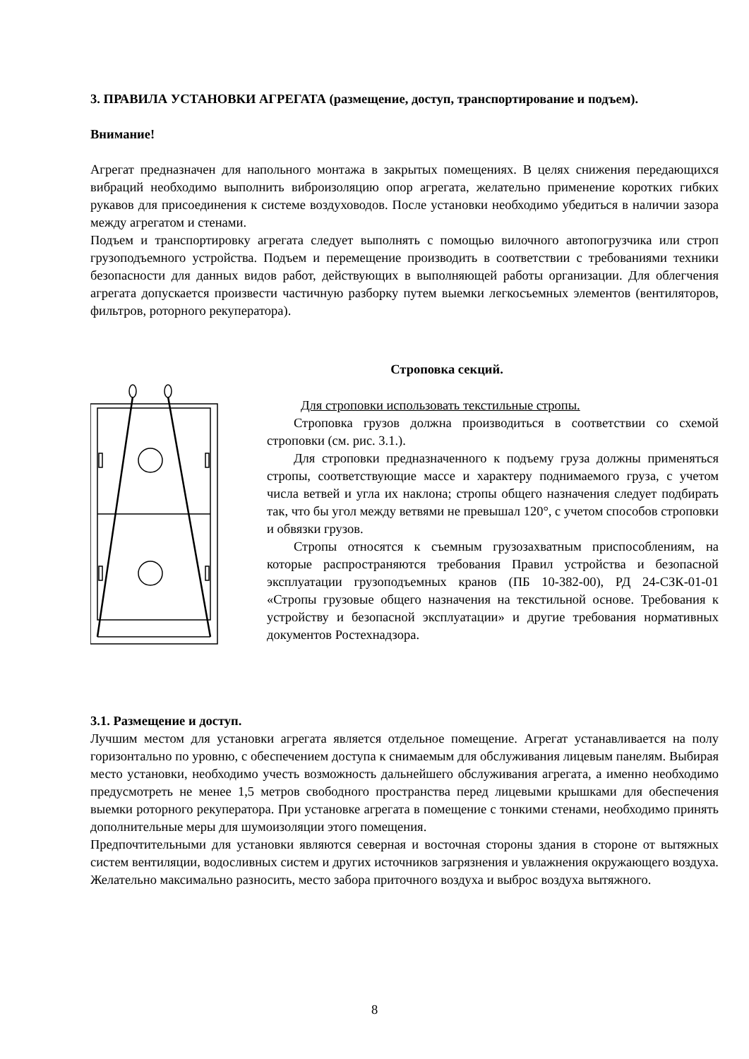3. ПРАВИЛА УСТАНОВКИ АГРЕГАТА (размещение, доступ, транспортирование и подъем).
Внимание!
Агрегат предназначен для напольного монтажа в закрытых помещениях. В целях снижения передающихся вибраций необходимо выполнить виброизоляцию опор агрегата, желательно применение коротких гибких рукавов для присоединения к системе воздуховодов. После установки необходимо убедиться в наличии зазора между агрегатом и стенами.
Подъем и транспортировку агрегата следует выполнять с помощью вилочного автопогрузчика или строп грузоподъемного устройства. Подъем и перемещение производить в соответствии с требованиями техники безопасности для данных видов работ, действующих в выполняющей работы организации. Для облегчения агрегата допускается произвести частичную разборку путем выемки легкосъемных элементов (вентиляторов, фильтров, роторного рекуператора).
Строповка секций.
Для строповки использовать текстильные стропы.
Строповка грузов должна производиться в соответствии со схемой строповки (см. рис. 3.1.).
Для строповки предназначенного к подъему груза должны применяться стропы, соответствующие массе и характеру поднимаемого груза, с учетом числа ветвей и угла их наклона; стропы общего назначения следует подбирать так, что бы угол между ветвями не превышал 120°, с учетом способов строповки и обвязки грузов.
Стропы относятся к съемным грузозахватным приспособлениям, на которые распространяются требования Правил устройства и безопасной эксплуатации грузоподъемных кранов (ПБ 10-382-00), РД 24-СЗК-01-01 «Стропы грузовые общего назначения на текстильной основе. Требования к устройству и безопасной эксплуатации» и другие требования нормативных документов Ростехнадзора.
3.1. Размещение и доступ.
Лучшим местом для установки агрегата является отдельное помещение. Агрегат устанавливается на полу горизонтально по уровню, с обеспечением доступа к снимаемым для обслуживания лицевым панелям. Выбирая место установки, необходимо учесть возможность дальнейшего обслуживания агрегата, а именно необходимо предусмотреть не менее 1,5 метров свободного пространства перед лицевыми крышками для обеспечения выемки роторного рекуператора. При установке агрегата в помещение с тонкими стенами, необходимо принять дополнительные меры для шумоизоляции этого помещения.
Предпочтительными для установки являются северная и восточная стороны здания в стороне от вытяжных систем вентиляции, водосливных систем и других источников загрязнения и увлажнения окружающего воздуха. Желательно максимально разносить, место забора приточного воздуха и выброс воздуха вытяжного.
8